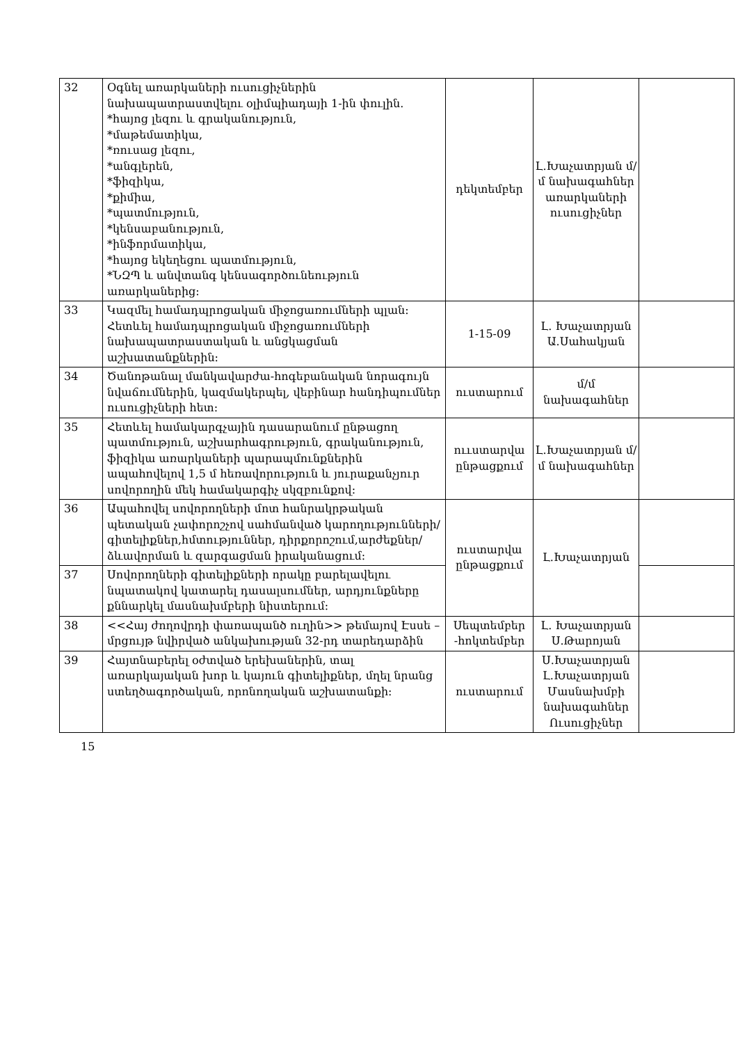| 32 | Օգնել առարկաների ուսուցիչներին նախապատրաստվելու օլիմպիադայի 1-ին փուլին. *հայոց լեզու և գրականություն, *մաթեմատիկա, *ռուսաց լեզու, *անգլերեն, *ֆիզիկա, *քիմիա, *պատմություն, *կենսաբանություն, *ինֆորմատիկա, *հայոց եկեղեցու պատմություն, *ՆԶՊ և անվտանգ կենսագործունեություն առարկաներից: | դեկտեմբեր | Լ.Խաչատրյան մ/մ նախագահներ առարկաների ուսուցիչներ | |
| 33 | Կազմել համադպրոցական միջոցառումների պլան: Հետևել համադպրոցական միջոցառումների նախապատրաստական և անցկացման աշխատանքներին: | 1-15-09 | Լ. Խաչատրյան Ա.Սահակյան | |
| 34 | Ծանոթանալ մանկավարժա-հոգեբանական նորագույն նվաճումներին, կազմակերպել, վեբինար հանդիպումներ ուսուցիչների հետ: | ուստարում | մ/մ նախագահներ | |
| 35 | Հետևել համակարգչային դասարանում ընթացող պատմություն, աշխարհագրություն, գրականություն, ֆիզիկա առարկաների պարապմունքներին ապահովելով 1,5 մ հեռավորություն և յուրաքանչյուր սովորողին մեկ համակարգիչ սկզբունքով: | ոււստարվա ընթացքում | Լ.Խաչատրյան մ/մ նախագահներ | |
| 36 | Ապահովել սովորողների մոտ հանրակրթական պետական չափորոշչով սահմանված կարողությունների/գիտելիքներ,հմտություններ, դիրքորոշում,արժեքներ/ ձևավորման և զարգացման իրականացում: | ուստարվա ընթացքում | Լ.Խաչատրյան | |
| 37 | Սովորողների գիտելիքների որակը բարելավելու նպատակով կատարել դասալսումներ, արդյունքները քննարկել մասնախմբերի նիստերում: | | | |
| 38 | <<Հայ ժողովրդի փառապանծ ուղին>> թեմայով Էսսե –մրցույթ նվիրված անկախության 32-րդ տարեդարձին | Սեպտեմբեր -հոկտեմբեր | Լ. Խաչատրյան Ս.Թարոյան | |
| 39 | Հայտնաբերել օժտված երեխաներին, տալ առարկայական խոր և կայուն գիտելիքներ, մղել նրանց ստեղծագործական, որոնողական աշխատանքի: | ուստարում | Ս.Խաչատրյան Լ.Խաչատրյան Մասնախմբի նախագահներ Ուսուցիչներ | |
15